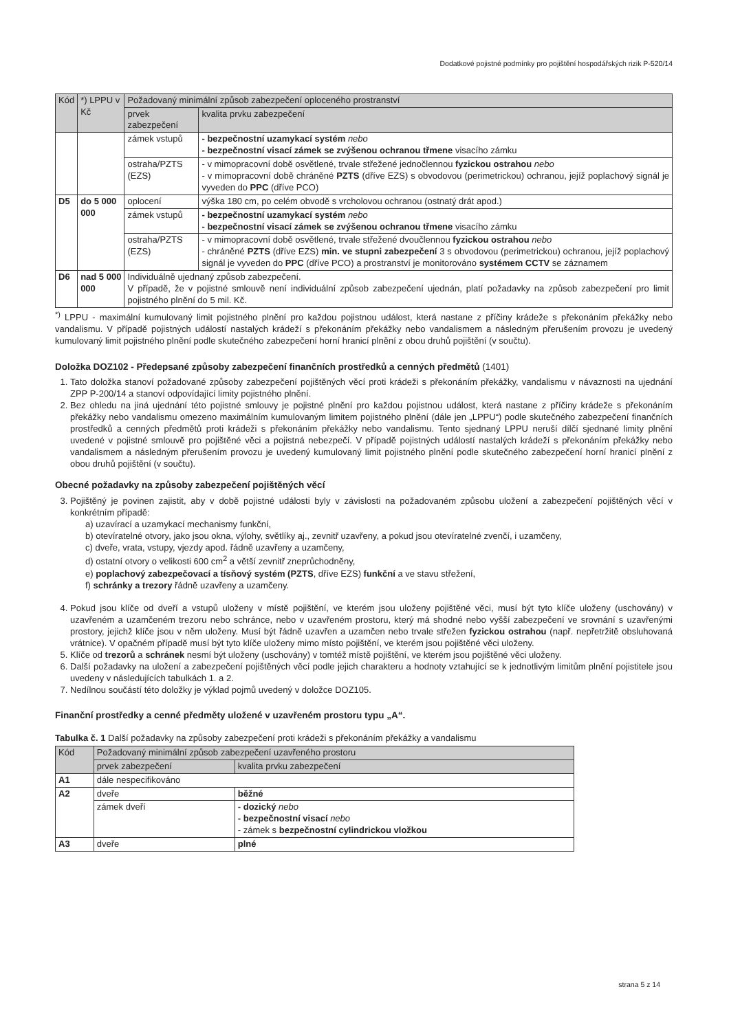Dodatkové pojistné podmínky pro pojištění hospodářských rizik P-520/14
| Kód | *) LPPU v Kč | Požadovaný minimální způsob zabezpečení oploceného prostranství | |
| --- | --- | --- | --- |
| | | prvek zabezpečení | kvalita prvku zabezpečení |
| | | zámek vstupů | - bezpečnostní uzamykací systém nebo - bezpečnostní visací zámek se zvýšenou ochranou třmene visacího zámku |
| | | ostraha/PZTS (EZS) | - v mimopracovní době osvětlené, trvale střežené jednočlennou fyzickou ostrahou nebo - v mimopracovní době chráněné PZTS (dříve EZS) s obvodovou (perimetrickou) ochranou, jejíž poplachový signál je vyveden do PPC (dříve PCO) |
| D5 | do 5 000 000 | oplocení | výška 180 cm, po celém obvodě s vrcholovou ochranou (ostnatý drát apod.) |
| | | zámek vstupů | - bezpečnostní uzamykací systém nebo - bezpečnostní visací zámek se zvýšenou ochranou třmene visacího zámku |
| | | ostraha/PZTS (EZS) | - v mimopracovní době osvětlené, trvale střežené dvoučlennou fyzickou ostrahou nebo - chráněné PZTS (dříve EZS) min. ve stupni zabezpečení 3 s obvodovou (perimetrickou) ochranou, jejíž poplachový signál je vyveden do PPC (dříve PCO) a prostranství je monitorováno systémem CCTV se záznamem |
| D6 | nad 5 000 000 | Individuálně ujednaný způsob zabezpečení. V případě, že v pojistné smlouvě není individuální způsob zabezpečení ujednán, platí požadavky na způsob zabezpečení pro limit pojistného plnění do 5 mil. Kč. | |
<sup>*)</sup> LPPU - maximální kumulovaný limit pojistného plnění pro každou pojistnou událost, která nastane z příčiny krádeže s překonáním překážky nebo vandalismu. V případě pojistných událostí nastalých krádeží s překonáním překážky nebo vandalismem a následným přerušením provozu je uvedený kumulovaný limit pojistného plnění podle skutečného zabezpečení horní hranicí plnění z obou druhů pojištění (v součtu).
Doložka DOZ102 - Předepsané způsoby zabezpečení finančních prostředků a cenných předmětů (1401)
1. Tato doložka stanoví požadované způsoby zabezpečení pojištěných věcí proti krádeži s překonáním překážky, vandalismu v návaznosti na ujednání ZPP P-200/14 a stanoví odpovídající limity pojistného plnění.
2. Bez ohledu na jiná ujednání této pojistné smlouvy je pojistné plnění pro každou pojistnou událost, která nastane z příčiny krádeže s překonáním překážky nebo vandalismu omezeno maximálním kumulovaným limitem pojistného plnění (dále jen „LPPU“) podle skutečného zabezpečení finančních prostředků a cenných předmětů proti krádeži s překonáním překážky nebo vandalismu. Tento sjednaný LPPU neruší dílčí sjednané limity plnění uvedené v pojistné smlouvě pro pojištěné věci a pojistná nebezpečí. V případě pojistných událostí nastalých krádeží s překonáním překážky nebo vandalismem a následným přerušením provozu je uvedený kumulovaný limit pojistného plnění podle skutečného zabezpečení horní hranicí plnění z obou druhů pojištění (v součtu).
Obecné požadavky na způsoby zabezpečení pojištěných věcí
3. Pojištěný je povinen zajistit, aby v době pojistné události byly v závislosti na požadovaném způsobu uložení a zabezpečení pojištěných věcí v konkrétním případě:
a) uzavírací a uzamykací mechanismy funkční,
b) otevíratelné otvory, jako jsou okna, výlohy, světlíky aj., zevnitř uzavřeny, a pokud jsou otevíratelné zvenčí, i uzamčeny,
c) dveře, vrata, vstupy, vjezdy apod. řádně uzavřeny a uzamčeny,
d) ostatní otvory o velikosti 600 cm<sup>2</sup> a větší zevnitř zneprůchodněny,
e) poplachový zabezpečovací a tísňový systém (PZTS, dříve EZS) funkční a ve stavu střežení,
f) schránky a trezory řádně uzavřeny a uzamčeny.
4. Pokud jsou klíče od dveří a vstupů uloženy v místě pojištění, ve kterém jsou uloženy pojištěné věci, musí být tyto klíče uloženy (uschovány) v uzavřeném a uzamčeném trezoru nebo schránce, nebo v uzavřeném prostoru, který má shodné nebo vyšší zabezpečení ve srovnání s uzavřenými prostory, jejichž klíče jsou v něm uloženy. Musí být řádně uzavřen a uzamčen nebo trvale střežen fyzickou ostrahou (např. nepřetržitě obsluhovaná vrátnice). V opačném případě musí být tyto klíče uloženy mimo místo pojištění, ve kterém jsou pojištěné věci uloženy.
5. Klíče od trezorů a schránek nesmí být uloženy (uschovány) v tomtéž místě pojištění, ve kterém jsou pojištěné věci uloženy.
6. Další požadavky na uložení a zabezpečení pojištěných věcí podle jejich charakteru a hodnoty vztahující se k jednotlivým limitům plnění pojistitele jsou uvedeny v následujících tabulkách 1. a 2.
7. Nedílnou součástí této doložky je výklad pojmů uvedený v doložce DOZ105.
Finanční prostředky a cenné předměty uložené v uzavřeném prostoru typu „A“.
Tabulka č. 1 Další požadavky na způsoby zabezpečení proti krádeži s překonáním překážky a vandalismu
| Kód | Požadovaný minimální způsob zabezpečení uzavřeného prostoru | |
| --- | --- | --- |
| | prvek zabezpečení | kvalita prvku zabezpečení |
| A1 | dále nespecifikováno | |
| A2 | dveře | běžné |
| | zámek dveří | - dozický nebo - bezpečnostní visací nebo - zámek s bezpečnostní cylindrickou vložkou |
| A3 | dveře | plné |
strana 5 z 14